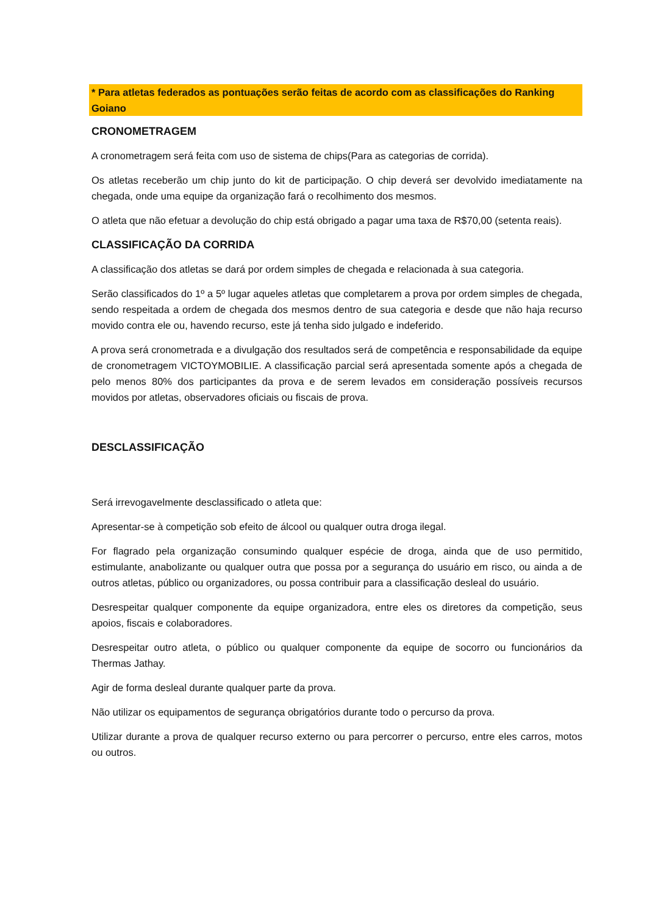* Para atletas federados as pontuações serão feitas de acordo com as classificações do Ranking Goiano
CRONOMETRAGEM
A cronometragem será feita com uso de sistema de chips(Para as categorias de corrida).
Os atletas receberão um chip junto do kit de participação. O chip deverá ser devolvido imediatamente na chegada, onde uma equipe da organização fará o recolhimento dos mesmos.
O atleta que não efetuar a devolução do chip está obrigado a pagar uma taxa de R$70,00 (setenta reais).
CLASSIFICAÇÃO DA CORRIDA
A classificação dos atletas se dará por ordem simples de chegada e relacionada à sua categoria.
Serão classificados do 1º a 5º lugar aqueles atletas que completarem a prova por ordem simples de chegada, sendo respeitada a ordem de chegada dos mesmos dentro de sua categoria e desde que não haja recurso movido contra ele ou, havendo recurso, este já tenha sido julgado e indeferido.
A prova será cronometrada e a divulgação dos resultados será de competência e responsabilidade da equipe de cronometragem VICTOYMOBILIE. A classificação parcial será apresentada somente após a chegada de pelo menos 80% dos participantes da prova e de serem levados em consideração possíveis recursos movidos por atletas, observadores oficiais ou fiscais de prova.
DESCLASSIFICAÇÃO
Será irrevogavelmente desclassificado o atleta que:
Apresentar-se à competição sob efeito de álcool ou qualquer outra droga ilegal.
For flagrado pela organização consumindo qualquer espécie de droga, ainda que de uso permitido, estimulante, anabolizante ou qualquer outra que possa por a segurança do usuário em risco, ou ainda a de outros atletas, público ou organizadores, ou possa contribuir para a classificação desleal do usuário.
Desrespeitar qualquer componente da equipe organizadora, entre eles os diretores da competição, seus apoios, fiscais e colaboradores.
Desrespeitar outro atleta, o público ou qualquer componente da equipe de socorro ou funcionários da Thermas Jathay.
Agir de forma desleal durante qualquer parte da prova.
Não utilizar os equipamentos de segurança obrigatórios durante todo o percurso da prova.
Utilizar durante a prova de qualquer recurso externo ou para percorrer o percurso, entre eles carros, motos ou outros.